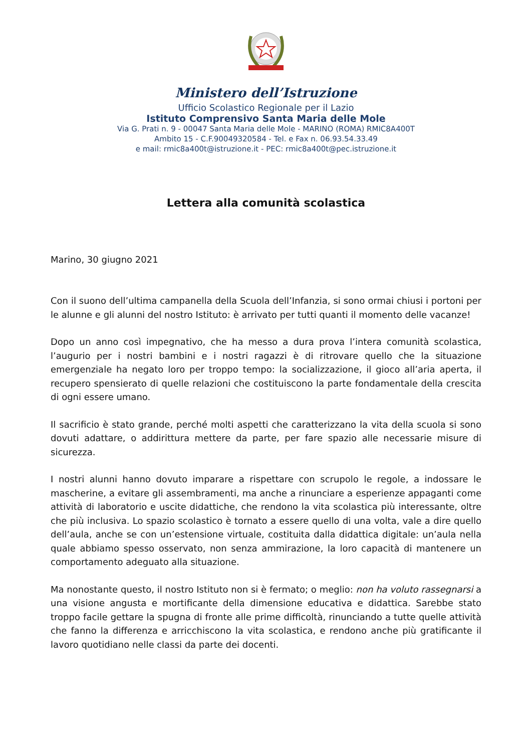Ministero dell’Istruzione
Ufficio Scolastico Regionale per il Lazio
Istituto Comprensivo Santa Maria delle Mole
Via G. Prati n. 9 - 00047 Santa Maria delle Mole - MARINO (ROMA) RMIC8A400T
Ambito 15 - C.F.90049320584 - Tel. e Fax n. 06.93.54.33.49
e mail: rmic8a400t@istruzione.it - PEC: rmic8a400t@pec.istruzione.it
Lettera alla comunità scolastica
Marino, 30 giugno 2021
Con il suono dell’ultima campanella della Scuola dell’Infanzia, si sono ormai chiusi i portoni per le alunne e gli alunni del nostro Istituto: è arrivato per tutti quanti il momento delle vacanze!
Dopo un anno così impegnativo, che ha messo a dura prova l’intera comunità scolastica, l’augurio per i nostri bambini e i nostri ragazzi è di ritrovare quello che la situazione emergenziale ha negato loro per troppo tempo: la socializzazione, il gioco all’aria aperta, il recupero spensierato di quelle relazioni che costituiscono la parte fondamentale della crescita di ogni essere umano.
Il sacrificio è stato grande, perché molti aspetti che caratterizzano la vita della scuola si sono dovuti adattare, o addirittura mettere da parte, per fare spazio alle necessarie misure di sicurezza.
I nostri alunni hanno dovuto imparare a rispettare con scrupolo le regole, a indossare le mascherine, a evitare gli assembramenti, ma anche a rinunciare a esperienze appaganti come attività di laboratorio e uscite didattiche, che rendono la vita scolastica più interessante, oltre che più inclusiva. Lo spazio scolastico è tornato a essere quello di una volta, vale a dire quello dell’aula, anche se con un’estensione virtuale, costituita dalla didattica digitale: un’aula nella quale abbiamo spesso osservato, non senza ammirazione, la loro capacità di mantenere un comportamento adeguato alla situazione.
Ma nonostante questo, il nostro Istituto non si è fermato; o meglio: non ha voluto rassegnarsi a una visione angusta e mortificante della dimensione educativa e didattica. Sarebbe stato troppo facile gettare la spugna di fronte alle prime difficoltà, rinunciando a tutte quelle attività che fanno la differenza e arricchiscono la vita scolastica, e rendono anche più gratificante il lavoro quotidiano nelle classi da parte dei docenti.